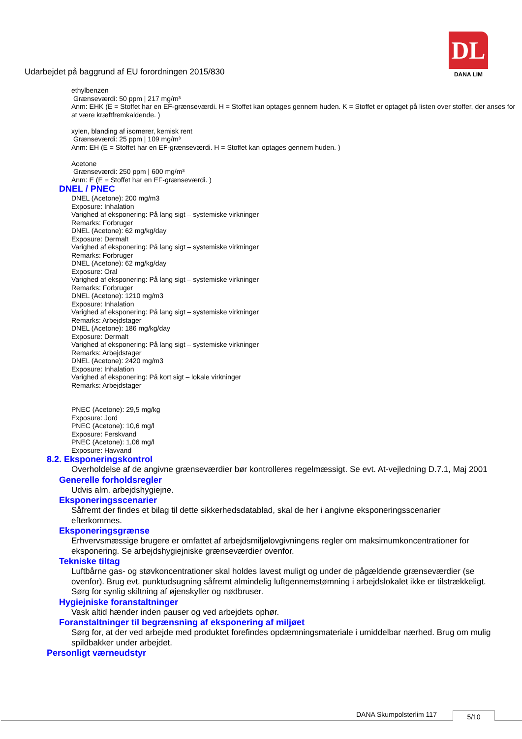Udarbejdet på baggrund af EU forordningen 2015/830
DL
DANA LIM
ethylbenzen
Grænseværdi: 50 ppm | 217 mg/m³
Anm: EHK (E = Stoffet har en EF-grænseværdi. H = Stoffet kan optages gennem huden. K = Stoffet er optaget på listen over stoffer, der anses for at være kræftfremkaldende. )
xylen, blanding af isomerer, kemisk rent
Grænseværdi: 25 ppm | 109 mg/m³
Anm: EH (E = Stoffet har en EF-grænseværdi. H = Stoffet kan optages gennem huden. )
Acetone
Grænseværdi: 250 ppm | 600 mg/m³
Anm: E (E = Stoffet har en EF-grænseværdi. )
DNEL / PNEC
DNEL (Acetone): 200 mg/m3
Exposure: Inhalation
Varighed af eksponering: På lang sigt – systemiske virkninger
Remarks: Forbruger
DNEL (Acetone): 62 mg/kg/day
Exposure: Dermalt
Varighed af eksponering: På lang sigt – systemiske virkninger
Remarks: Forbruger
DNEL (Acetone): 62 mg/kg/day
Exposure: Oral
Varighed af eksponering: På lang sigt – systemiske virkninger
Remarks: Forbruger
DNEL (Acetone): 1210 mg/m3
Exposure: Inhalation
Varighed af eksponering: På lang sigt – systemiske virkninger
Remarks: Arbejdstager
DNEL (Acetone): 186 mg/kg/day
Exposure: Dermalt
Varighed af eksponering: På lang sigt – systemiske virkninger
Remarks: Arbejdstager
DNEL (Acetone): 2420 mg/m3
Exposure: Inhalation
Varighed af eksponering: På kort sigt – lokale virkninger
Remarks: Arbejdstager
PNEC (Acetone): 29,5 mg/kg
Exposure: Jord
PNEC (Acetone): 10,6 mg/l
Exposure: Ferskvand
PNEC (Acetone): 1,06 mg/l
Exposure: Havvand
8.2. Eksponeringskontrol
Overholdelse af de angivne grænseværdier bør kontrolleres regelmæssigt. Se evt. At-vejledning D.7.1, Maj 2001
Generelle forholdsregler
Udvis alm. arbejdshygiejne.
Eksponeringsscenarier
Såfremt der findes et bilag til dette sikkerhedsdatablad, skal de her i angivne eksponeringsscenarier efterkommes.
Eksponeringsgrænse
Erhvervsmæssige brugere er omfattet af arbejdsmiljølovgivningens regler om maksimumkoncentrationer for eksponering. Se arbejdshygiejniske grænseværdier ovenfor.
Tekniske tiltag
Luftbårne gas- og støvkoncentrationer skal holdes lavest muligt og under de pågældende grænseværdier (se ovenfor). Brug evt. punktudsugning såfremt almindelig luftgennemstømning i arbejdslokalet ikke er tilstrækkeligt. Sørg for synlig skiltning af øjenskyller og nødbruser.
Hygiejniske foranstaltninger
Vask altid hænder inden pauser og ved arbejdets ophør.
Foranstaltninger til begrænsning af eksponering af miljøet
Sørg for, at der ved arbejde med produktet forefindes opdæmningsmateriale i umiddelbar nærhed. Brug om mulig spildbakker under arbejdet.
Personligt værneudstyr
DANA Skumpolsterlim 117 5/10